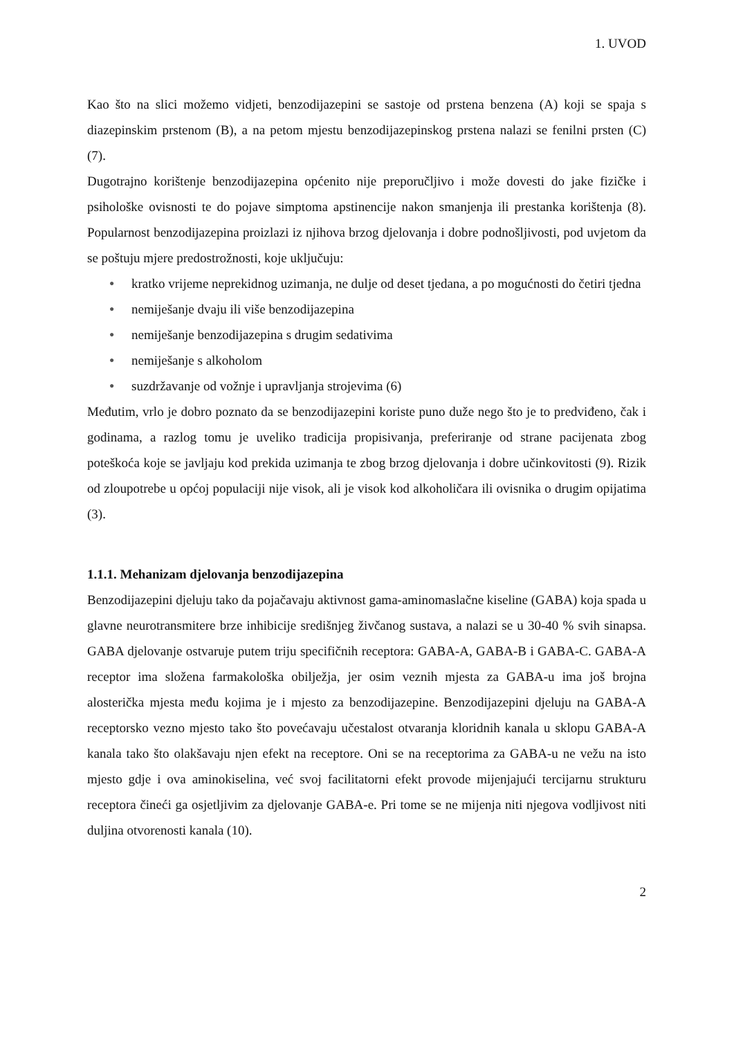1. UVOD
Kao što na slici možemo vidjeti, benzodijazepini se sastoje od prstena benzena (A) koji se spaja s diazepinskim prstenom (B), a na petom mjestu benzodijazepinskog prstena nalazi se fenilni prsten (C) (7).
Dugotrajno korištenje benzodijazepina općenito nije preporučljivo i može dovesti do jake fizičke i psihološke ovisnosti te do pojave simptoma apstinencije nakon smanjenja ili prestanka korištenja (8). Popularnost benzodijazepina proizlazi iz njihova brzog djelovanja i dobre podnošljivosti, pod uvjetom da se poštuju mjere predostrožnosti, koje uključuju:
● kratko vrijeme neprekidnog uzimanja, ne dulje od deset tjedana, a po mogućnosti do četiri tjedna
● nemiješanje dvaju ili više benzodijazepina
● nemiješanje benzodijazepina s drugim sedativima
● nemiješanje s alkoholom
● suzdržavanje od vožnje i upravljanja strojevima (6)
Međutim, vrlo je dobro poznato da se benzodijazepini koriste puno duže nego što je to predviđeno, čak i godinama, a razlog tomu je uveliko tradicija propisivanja, preferiranje od strane pacijenata zbog poteškoća koje se javljaju kod prekida uzimanja te zbog brzog djelovanja i dobre učinkovitosti (9). Rizik od zloupotrebe u općoj populaciji nije visok, ali je visok kod alkoholičara ili ovisnika o drugim opijatima (3).
1.1.1. Mehanizam djelovanja benzodijazepina
Benzodijazepini djeluju tako da pojačavaju aktivnost gama-aminomaslačne kiseline (GABA) koja spada u glavne neurotransmitere brze inhibicije središnjeg živčanog sustava, a nalazi se u 30-40 % svih sinapsa. GABA djelovanje ostvaruje putem triju specifičnih receptora: GABA-A, GABA-B i GABA-C. GABA-A receptor ima složena farmakološka obilježja, jer osim veznih mjesta za GABA-u ima još brojna alosterička mjesta među kojima je i mjesto za benzodijazepine. Benzodijazepini djeluju na GABA-A receptorsko vezno mjesto tako što povećavaju učestalost otvaranja kloridnih kanala u sklopu GABA-A kanala tako što olakšavaju njen efekt na receptore. Oni se na receptorima za GABA-u ne vežu na isto mjesto gdje i ova aminokiselina, već svoj facilitatorni efekt provode mijenjajući tercijarnu strukturu receptora čineći ga osjetljivim za djelovanje GABA-e. Pri tome se ne mijenja niti njegova vodljivost niti duljina otvorenosti kanala (10).
2